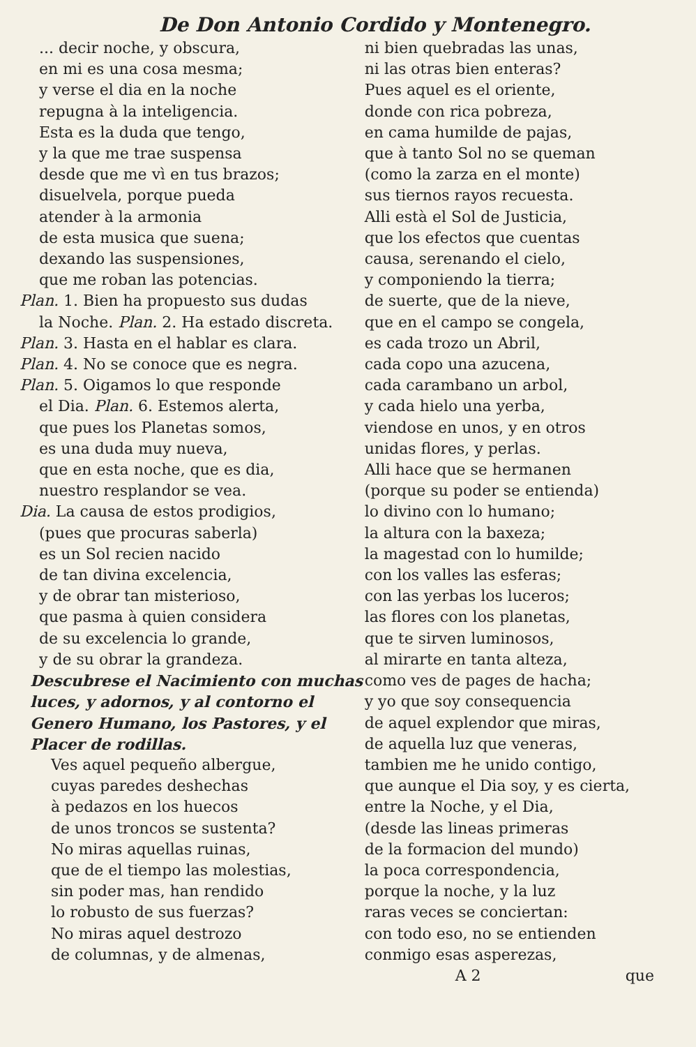De Don Antonio Cordido y Montenegro.
... decir noche, y obscura,
en mi es una cosa mesma;
y verse el dia en la noche
repugna à la inteligencia.
Esta es la duda que tengo,
y la que me trae suspensa
desde que me vì en tus brazos;
disuelvela, porque pueda
atender à la armonia
de esta musica que suena;
dexando las suspensiones,
que me roban las potencias.
Plan. 1. Bien ha propuesto sus dudas
la Noche. Plan. 2. Ha estado discreta.
Plan. 3. Hasta en el hablar es clara.
Plan. 4. No se conoce que es negra.
Plan. 5. Oigamos lo que responde
el Dia. Plan. 6. Estemos alerta,
que pues los Planetas somos,
es una duda muy nueva,
que en esta noche, que es dia,
nuestro resplandor se vea.
Dia. La causa de estos prodigios,
(pues que procuras saberla)
es un Sol recien nacido
de tan divina excelencia,
y de obrar tan misterioso,
que pasma à quien considera
de su excelencia lo grande,
y de su obrar la grandeza.
Descubrese el Nacimiento con muchas luces, y adornos, y al contorno el Genero Humano, los Pastores, y el Placer de rodillas.
Ves aquel pequeño albergue,
cuyas paredes deshechas
à pedazos en los huecos
de unos troncos se sustenta?
No miras aquellas ruinas,
que de el tiempo las molestias,
sin poder mas, han rendido
lo robusto de sus fuerzas?
No miras aquel destrozo
de columnas, y de almenas,
ni bien quebradas las unas,
ni las otras bien enteras?
Pues aquel es el oriente,
donde con rica pobreza,
en cama humilde de pajas,
que à tanto Sol no se queman
(como la zarza en el monte)
sus tiernos rayos recuesta.
Alli està el Sol de Justicia,
que los efectos que cuentas
causa, serenando el cielo,
y componiendo la tierra;
de suerte, que de la nieve,
que en el campo se congela,
es cada trozo un Abril,
cada copo una azucena,
cada carambano un arbol,
y cada hielo una yerba,
viendose en unos, y en otros
unidas flores, y perlas.
Alli hace que se hermanen
(porque su poder se entienda)
lo divino con lo humano;
la altura con la baxeza;
la magestad con lo humilde;
con los valles las esferas;
con las yerbas los luceros;
las flores con los planetas,
que te sirven luminosos,
al mirarte en tanta alteza,
como ves de pages de hacha;
y yo que soy consequencia
de aquel explendor que miras,
de aquella luz que veneras,
tambien me he unido contigo,
que aunque el Dia soy, y es cierta,
entre la Noche, y el Dia,
(desde las lineas primeras
de la formacion del mundo)
la poca correspondencia,
porque la noche, y la luz
raras veces se conciertan:
con todo eso, no se entienden
conmigo esas asperezas,
A 2 que